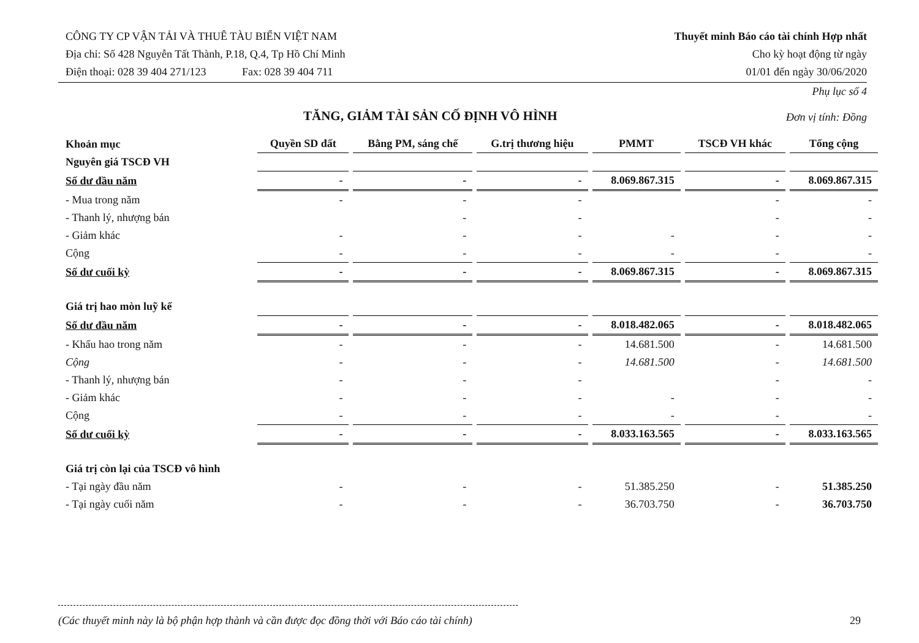CÔNG TY CP VẬN TẢI VÀ THUÊ TÀU BIỂN VIỆT NAM
Địa chỉ: Số 428 Nguyễn Tất Thành, P.18, Q.4, Tp Hồ Chí Minh
Điện thoại: 028 39 404 271/123 Fax: 028 39 404 711
Thuyết minh Báo cáo tài chính Hợp nhất
Cho kỳ hoạt động từ ngày
01/01 đến ngày 30/06/2020
TĂNG, GIẢM TÀI SẢN CỐ ĐỊNH VÔ HÌNH
Phụ lục số 4
Đơn vị tính: Đồng
| Khoản mục | Quyền SD đất | Bằng PM, sáng chế | G.trị thương hiệu | PMMT | TSCĐ VH khác | Tổng cộng |
| --- | --- | --- | --- | --- | --- | --- |
| Nguyên giá TSCĐ VH | | | | | | |
| Số dư đầu năm | - | - | - | 8.069.867.315 | - | 8.069.867.315 |
| - Mua trong năm | - | - | - | | - | - |
| - Thanh lý, nhượng bán | | - | - | | - | - |
| - Giảm khác | - | - | - | - | - | - |
| Cộng | - | - | - | - | - | - |
| Số dư cuối kỳ | - | - | - | 8.069.867.315 | - | 8.069.867.315 |
| Giá trị hao mòn luỹ kế | | | | | | |
| Số dư đầu năm | - | - | - | 8.018.482.065 | - | 8.018.482.065 |
| - Khấu hao trong năm | - | - | - | 14.681.500 | - | 14.681.500 |
| Cộng | - | - | - | 14.681.500 | - | 14.681.500 |
| - Thanh lý, nhượng bán | - | - | - | | - | - |
| - Giảm khác | - | - | - | - | - | - |
| Cộng | - | - | - | - | - | - |
| Số dư cuối kỳ | - | - | - | 8.033.163.565 | - | 8.033.163.565 |
| Giá trị còn lại của TSCĐ vô hình | | | | | | |
| - Tại ngày đầu năm | - | - | - | 51.385.250 | - | 51.385.250 |
| - Tại ngày cuối năm | - | - | - | 36.703.750 | - | 36.703.750 |
(Các thuyết minh này là bộ phận hợp thành và cần được đọc đồng thời với Báo cáo tài chính) 29